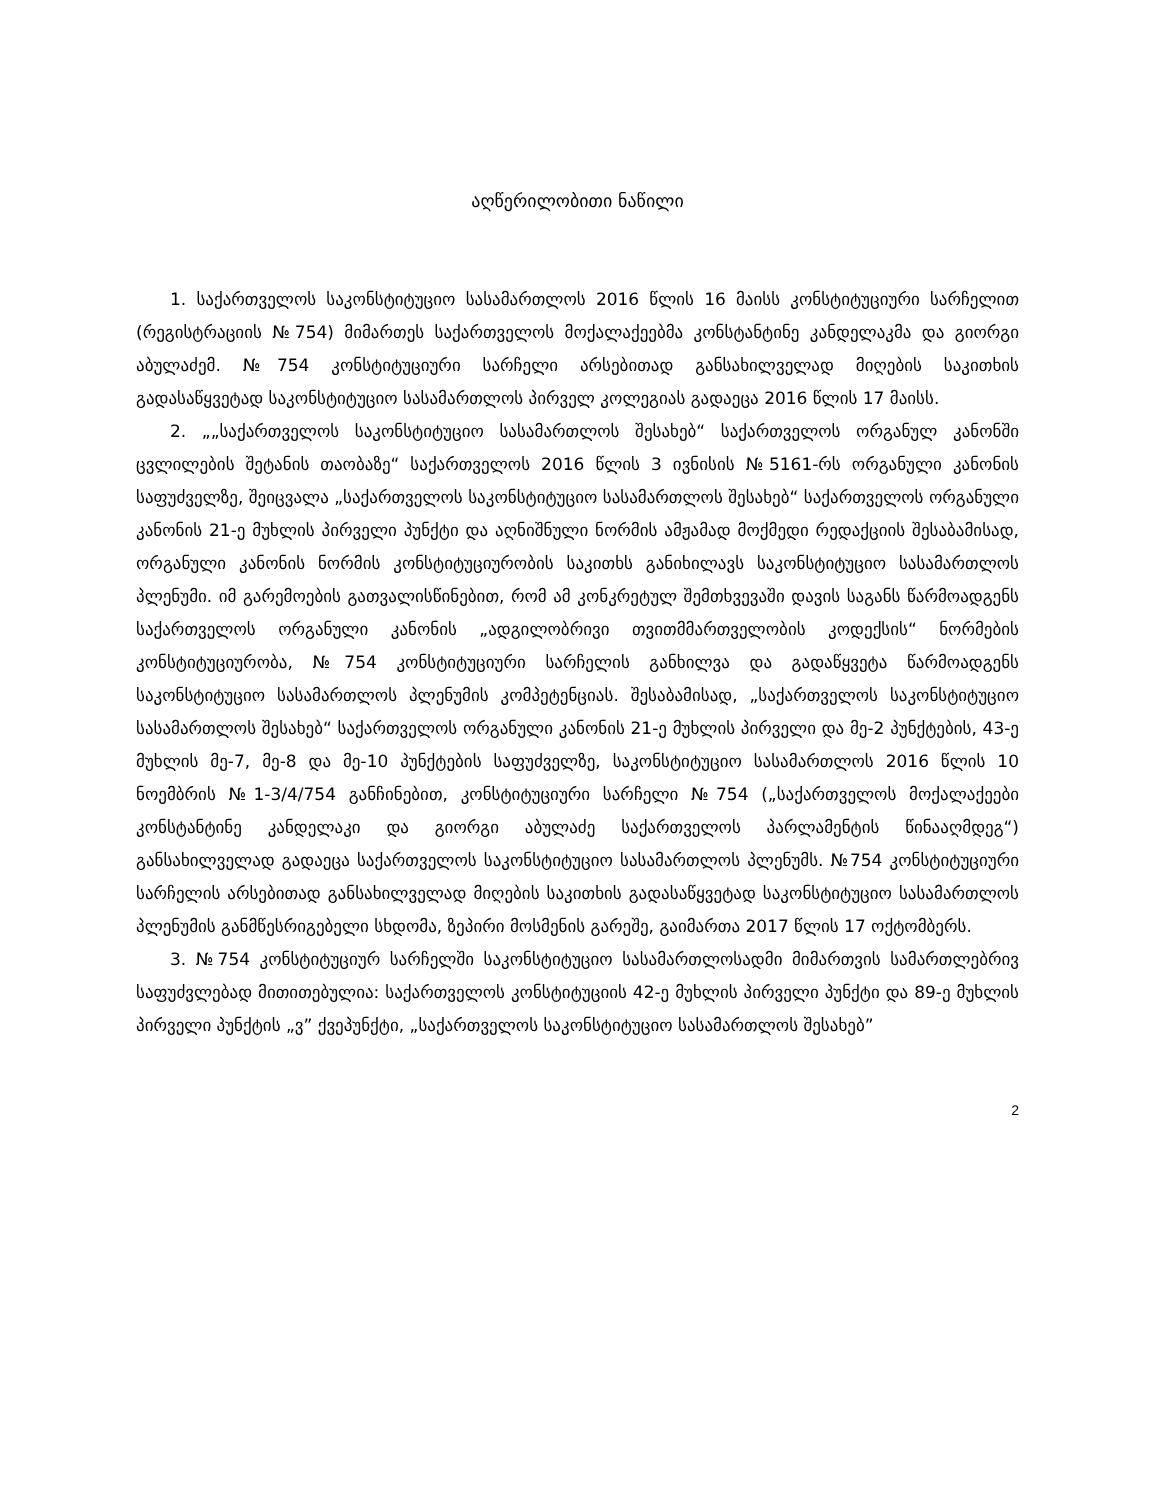აღწერილობითი ნაწილი
1. საქართველოს საკონსტიტუციო სასამართლოს 2016 წლის 16 მაისს კონსტიტუციური სარჩელით (რეგისტრაციის №754) მიმართეს საქართველოს მოქალაქეებმა კონსტანტინე კანდელაკმა და გიორგი აბულაძემ. №754 კონსტიტუციური სარჩელი არსებითად განსახილველად მიღების საკითხის გადასაწყვეტად საკონსტიტუციო სასამართლოს პირველ კოლეგიას გადაეცა 2016 წლის 17 მაისს.
2. „„საქართველოს საკონსტიტუციო სასამართლოს შესახებ“ საქართველოს ორგანულ კანონში ცვლილების შეტანის თაობაზე“ საქართველოს 2016 წლის 3 ივნისის №5161-რს ორგანული კანონის საფუძველზე, შეიცვალა „საქართველოს საკონსტიტუციო სასამართლოს შესახებ“ საქართველოს ორგანული კანონის 21-ე მუხლის პირველი პუნქტი და აღნიშნული ნორმის ამჟამად მოქმედი რედაქციის შესაბამისად, ორგანული კანონის ნორმის კონსტიტუციურობის საკითხს განიხილავს საკონსტიტუციო სასამართლოს პლენუმი. იმ გარემოების გათვალისწინებით, რომ ამ კონკრეტულ შემთხვევაში დავის საგანს წარმოადგენს საქართველოს ორგანული კანონის „ადგილობრივი თვითმმართველობის კოდექსის“ ნორმების კონსტიტუციურობა, №754 კონსტიტუციური სარჩელის განხილვა და გადაწყვეტა წარმოადგენს საკონსტიტუციო სასამართლოს პლენუმის კომპეტენციას. შესაბამისად, „საქართველოს საკონსტიტუციო სასამართლოს შესახებ“ საქართველოს ორგანული კანონის 21-ე მუხლის პირველი და მე-2 პუნქტების, 43-ე მუხლის მე-7, მე-8 და მე-10 პუნქტების საფუძველზე, საკონსტიტუციო სასამართლოს 2016 წლის 10 ნოემბრის №1-3/4/754 განჩინებით, კონსტიტუციური სარჩელი №754 („საქართველოს მოქალაქეები კონსტანტინე კანდელაკი და გიორგი აბულაძე საქართველოს პარლამენტის წინააღმდეგ“) განსახილველად გადაეცა საქართველოს საკონსტიტუციო სასამართლოს პლენუმს. №754 კონსტიტუციური სარჩელის არსებითად განსახილველად მიღების საკითხის გადასაწყვეტად საკონსტიტუციო სასამართლოს პლენუმის განმწესრიგებელი სხდომა, ზეპირი მოსმენის გარეშე, გაიმართა 2017 წლის 17 ოქტომბერს.
3. №754 კონსტიტუციურ სარჩელში საკონსტიტუციო სასამართლოსადმი მიმართვის სამართლებრივ საფუძვლებად მითითებულია: საქართველოს კონსტიტუციის 42-ე მუხლის პირველი პუნქტი და 89-ე მუხლის პირველი პუნქტის „ვ” ქვეპუნქტი, „საქართველოს საკონსტიტუციო სასამართლოს შესახებ”
2